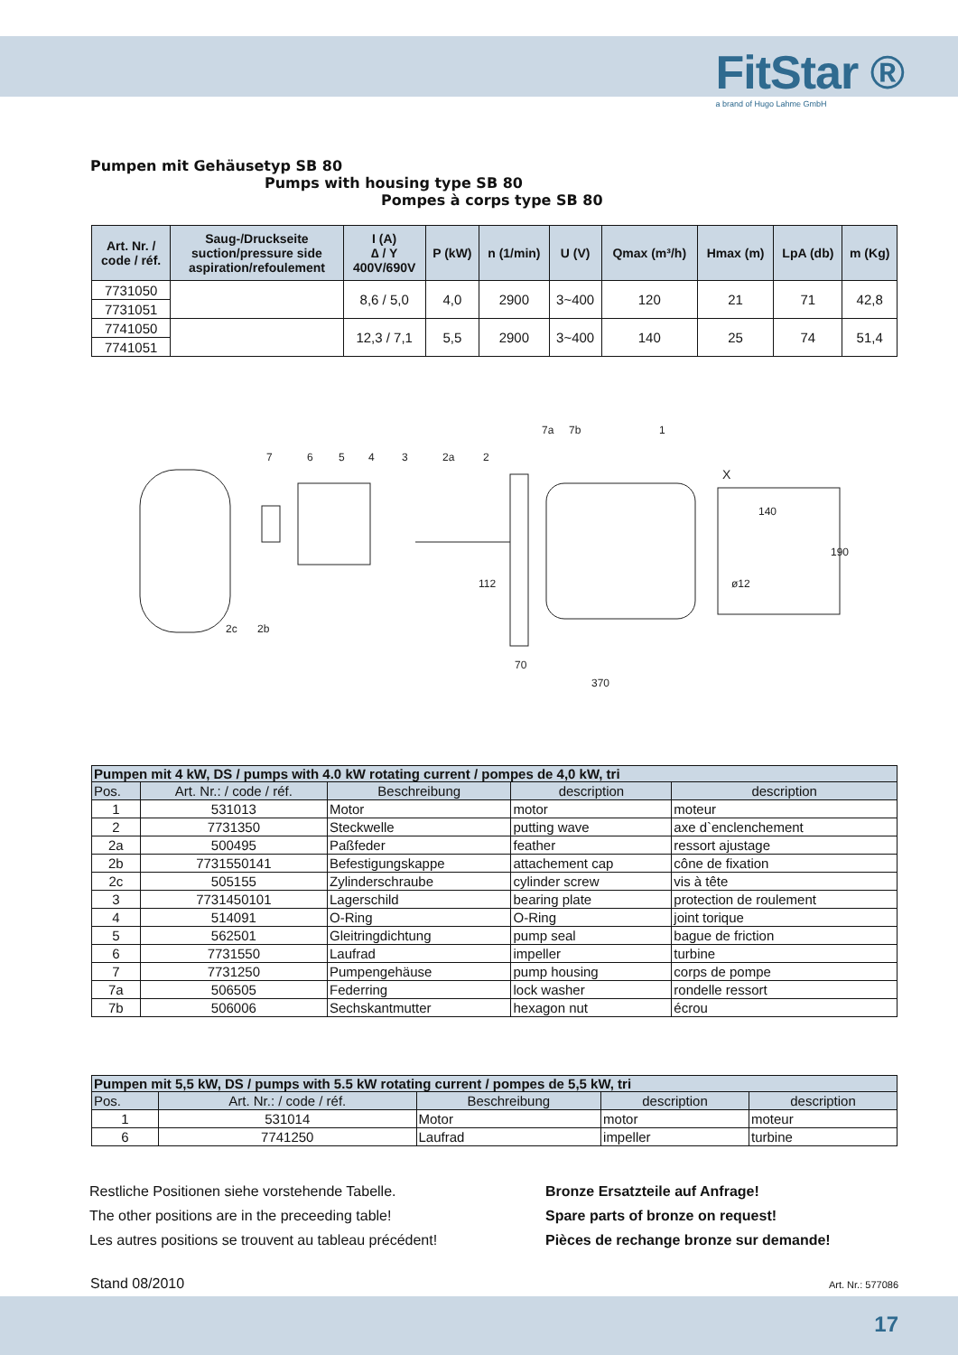FitStar ®
a brand of Hugo Lahme GmbH
Pumpen mit Gehäusetyp SB 80
Pumps with housing type SB 80
Pompes à corps type SB 80
| Art. Nr. / code / réf. | Saug-/Druckseite suction/pressure side aspiration/refoulement | I (A) ∆ / Y 400V/690V | P (kW) | n (1/min) | U (V) | Qmax (m³/h) | Hmax (m) | LpA (db) | m (Kg) |
| --- | --- | --- | --- | --- | --- | --- | --- | --- | --- |
| 7731050 | | 8,6 / 5,0 | 4,0 | 2900 | 3~400 | 120 | 21 | 71 | 42,8 |
| 7731051 | | | | | | | | | |
| 7741050 | | 12,3 / 7,1 | 5,5 | 2900 | 3~400 | 140 | 25 | 74 | 51,4 |
| 7741051 | | | | | | | | | |
X
140
ø12
190
70
370
112
7
6
5
4
3
2a
2
7a
7b
1
2c
2b
| Pumpen mit 4 kW, DS / pumps with 4.0 kW rotating current / pompes de 4,0 kW, tri | | | | |
| --- | --- | --- | --- | --- |
| Pos. | Art. Nr.: / code / réf. | Beschreibung | description | description |
| 1 | 531013 | Motor | motor | moteur |
| 2 | 7731350 | Steckwelle | putting wave | axe d`enclenchement |
| 2a | 500495 | Paßfeder | feather | ressort ajustage |
| 2b | 7731550141 | Befestigungskappe | attachement cap | cône de fixation |
| 2c | 505155 | Zylinderschraube | cylinder screw | vis à tête |
| 3 | 7731450101 | Lagerschild | bearing plate | protection de roulement |
| 4 | 514091 | O-Ring | O-Ring | joint torique |
| 5 | 562501 | Gleitringdichtung | pump seal | bague de friction |
| 6 | 7731550 | Laufrad | impeller | turbine |
| 7 | 7731250 | Pumpengehäuse | pump housing | corps de pompe |
| 7a | 506505 | Federring | lock washer | rondelle ressort |
| 7b | 506006 | Sechskantmutter | hexagon nut | écrou |
| Pumpen mit 5,5 kW, DS / pumps with 5.5 kW rotating current / pompes de 5,5 kW, tri | | | | |
| --- | --- | --- | --- | --- |
| Pos. | Art. Nr.: / code / réf. | Beschreibung | description | description |
| 1 | 531014 | Motor | motor | moteur |
| 6 | 7741250 | Laufrad | impeller | turbine |
Restliche Positionen siehe vorstehende Tabelle.
The other positions are in the preceeding table!
Les autres positions se trouvent au tableau précédent!
Bronze Ersatzteile auf Anfrage!
Spare parts of bronze on request!
Pièces de rechange bronze sur demande!
Stand 08/2010 Art. Nr.: 577086
17